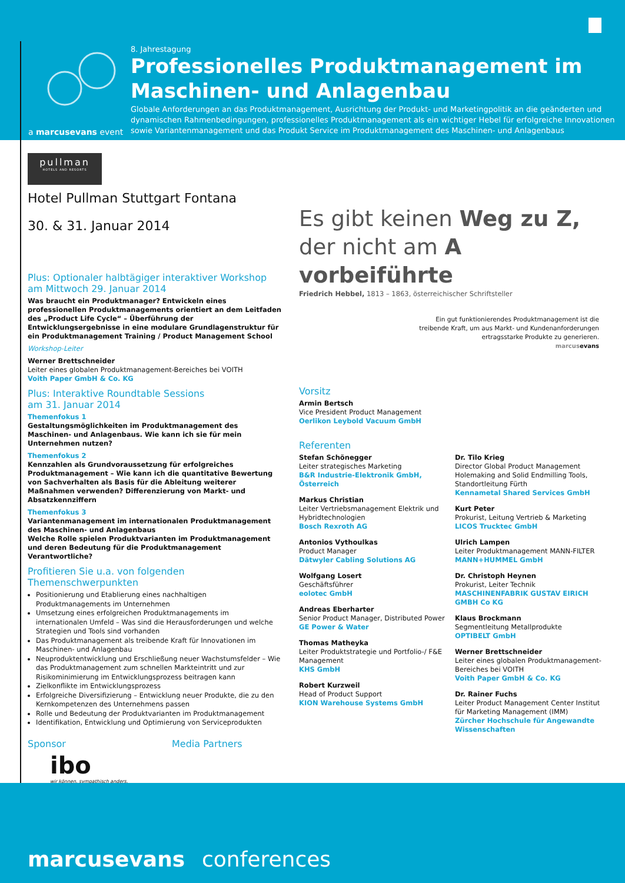a marcusevans event
8. Jahrestagung
Professionelles Produktmanagement im Maschinen- und Anlagenbau
Globale Anforderungen an das Produktmanagement, Ausrichtung der Produkt- und Marketingpolitik an die geänderten und dynamischen Rahmenbedingungen, professionelles Produktmanagement als ein wichtiger Hebel für erfolgreiche Innovationen sowie Variantenmanagement und das Produkt Service im Produktmanagement des Maschinen- und Anlagenbaus
pullman
HOTELS AND RESORTS
Hotel Pullman Stuttgart Fontana
30. & 31. Januar 2014
Plus: Optionaler halbtägiger interaktiver Workshop
am Mittwoch 29. Januar 2014
Was braucht ein Produktmanager? Entwickeln eines professionellen Produktmanagements orientiert an dem Leitfaden des „Product Life Cycle“ – Überführung der Entwicklungsergebnisse in eine modulare Grundlagenstruktur für ein Produktmanagement Training / Product Management School
Workshop-Leiter
Werner Brettschneider
Leiter eines globalen Produktmanagement-Bereiches bei VOITH
Voith Paper GmbH & Co. KG
Plus: Interaktive Roundtable Sessions
am 31. Januar 2014
Themenfokus 1
Gestaltungsmöglichkeiten im Produktmanagement des Maschinen- und Anlagenbaus. Wie kann ich sie für mein Unternehmen nutzen?
Themenfokus 2
Kennzahlen als Grundvoraussetzung für erfolgreiches Produktmanagement – Wie kann ich die quantitative Bewertung von Sachverhalten als Basis für die Ableitung weiterer Maßnahmen verwenden? Differenzierung von Markt- und Absatzkennziffern
Themenfokus 3
Variantenmanagement im internationalen Produktmanagement des Maschinen- und Anlagenbaus
Welche Rolle spielen Produktvarianten im Produktmanagement und deren Bedeutung für die Produktmanagement Verantwortliche?
Profitieren Sie u.a. von folgenden Themenschwerpunkten
Positionierung und Etablierung eines nachhaltigen Produktmanagements im Unternehmen
Umsetzung eines erfolgreichen Produktmanagements im internationalen Umfeld – Was sind die Herausforderungen und welche Strategien und Tools sind vorhanden
Das Produktmanagement als treibende Kraft für Innovationen im Maschinen- und Anlagenbau
Neuproduktentwicklung und Erschließung neuer Wachstumsfelder – Wie das Produktmanagement zum schnellen Markteintritt und zur Risikominimierung im Entwicklungsprozess beitragen kann
Zielkonflikte im Entwicklungsprozess
Erfolgreiche Diversifizierung – Entwicklung neuer Produkte, die zu den Kernkompetenzen des Unternehmens passen
Rolle und Bedeutung der Produktvarianten im Produktmanagement
Identifikation, Entwicklung und Optimierung von Serviceprodukten
Sponsor Media Partners
ibo
wir können. sympathisch anders.
Es gibt keinen Weg zu Z,
der nicht am A vorbeiführte
Friedrich Hebbel, 1813 – 1863, österreichischer Schriftsteller
Ein gut funktionierendes Produktmanagement ist die
treibende Kraft, um aus Markt- und Kundenanforderungen
ertragsstarke Produkte zu generieren.
marcusevans
Vorsitz
Armin Bertsch
Vice President Product Management
Oerlikon Leybold Vacuum GmbH
Referenten
Stefan Schönegger
Leiter strategisches Marketing
B&R Industrie-Elektronik GmbH, Österreich
Markus Christian
Leiter Vertriebsmanagement Elektrik und Hybridtechnologien
Bosch Rexroth AG
Antonios Vythoulkas
Product Manager
Dätwyler Cabling Solutions AG
Wolfgang Losert
Geschäftsführer
eolotec GmbH
Andreas Eberharter
Senior Product Manager, Distributed Power
GE Power & Water
Thomas Matheyka
Leiter Produktstrategie und Portfolio-/ F&E Management
KHS GmbH
Robert Kurzweil
Head of Product Support
KION Warehouse Systems GmbH
Dr. Tilo Krieg
Director Global Product Management Holemaking and Solid Endmilling Tools, Standortleitung Fürth
Kennametal Shared Services GmbH
Kurt Peter
Prokurist, Leitung Vertrieb & Marketing
LICOS Trucktec GmbH
Ulrich Lampen
Leiter Produktmanagement MANN-FILTER
MANN+HUMMEL GmbH
Dr. Christoph Heynen
Prokurist, Leiter Technik
MASCHINENFABRIK GUSTAV EIRICH GMBH Co KG
Klaus Brockmann
Segmentleitung Metallprodukte
OPTIBELT GmbH
Werner Brettschneider
Leiter eines globalen Produktmanagement-Bereiches bei VOITH
Voith Paper GmbH & Co. KG
Dr. Rainer Fuchs
Leiter Product Management Center Institut für Marketing Management (IMM)
Zürcher Hochschule für Angewandte Wissenschaften
marcusevans conferences